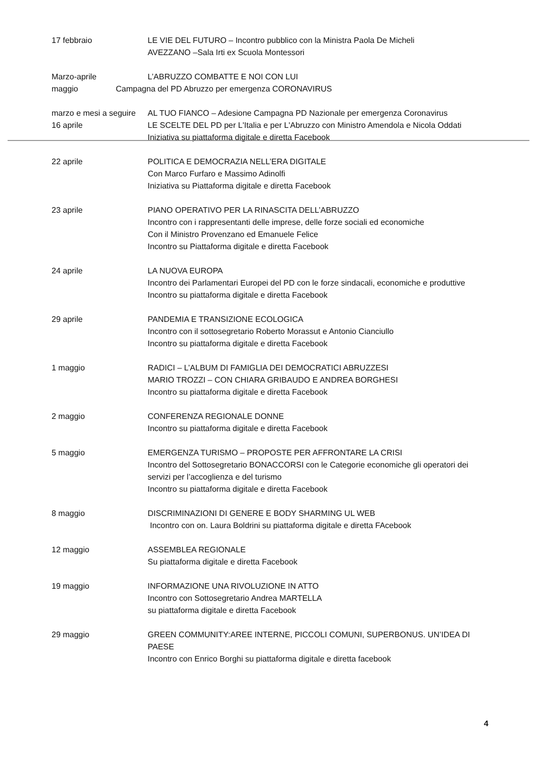17 febbraio LE VIE DEL FUTURO – Incontro pubblico con la Ministra Paola De Micheli
AVEZZANO –Sala Irti ex Scuola Montessori
Marzo-aprile L’ABRUZZO COMBATTE E NOI CON LUI
maggio Campagna del PD Abruzzo per emergenza CORONAVIRUS
marzo e mesi a seguire
AL TUO FIANCO – Adesione Campagna PD Nazionale per emergenza Coronavirus
16 aprile LE SCELTE DEL PD per L'Italia e per L'Abruzzo con Ministro Amendola e Nicola Oddati
Iniziativa su piattaforma digitale e diretta Facebook
22 aprile POLITICA E DEMOCRAZIA NELL’ERA DIGITALE
Con Marco Furfaro e Massimo Adinolfi
Iniziativa su Piattaforma digitale e diretta Facebook
23 aprile PIANO OPERATIVO PER LA RINASCITA DELL’ABRUZZO
Incontro con i rappresentanti delle imprese, delle forze sociali ed economiche
Con il Ministro Provenzano ed Emanuele Felice
Incontro su Piattaforma digitale e diretta Facebook
24 aprile LA NUOVA EUROPA
Incontro dei Parlamentari Europei del PD con le forze sindacali, economiche e produttive
Incontro su piattaforma digitale e diretta Facebook
29 aprile PANDEMIA E TRANSIZIONE ECOLOGICA
Incontro con il sottosegretario Roberto Morassut e Antonio Cianciullo
Incontro su piattaforma digitale e diretta Facebook
1 maggio RADICI – L’ALBUM DI FAMIGLIA DEI DEMOCRATICI ABRUZZESI
MARIO TROZZI – CON CHIARA GRIBAUDO E ANDREA BORGHESI
Incontro su piattaforma digitale e diretta Facebook
2 maggio CONFERENZA REGIONALE DONNE
Incontro su piattaforma digitale e diretta Facebook
5 maggio EMERGENZA TURISMO – PROPOSTE PER AFFRONTARE LA CRISI
Incontro del Sottosegretario BONACCORSI con le Categorie economiche gli operatori dei servizi per l’accoglienza e del turismo
Incontro su piattaforma digitale e diretta Facebook
8 maggio DISCRIMINAZIONI DI GENERE E BODY SHARMING UL WEB
Incontro con on. Laura Boldrini su piattaforma digitale e diretta FAcebook
12 maggio ASSEMBLEA REGIONALE
Su piattaforma digitale e diretta Facebook
19 maggio INFORMAZIONE UNA RIVOLUZIONE IN ATTO
Incontro con Sottosegretario Andrea MARTELLA
su piattaforma digitale e diretta Facebook
29 maggio GREEN COMMUNITY:AREE INTERNE, PICCOLI COMUNI, SUPERBONUS. UN’IDEA DI PAESE
Incontro con Enrico Borghi su piattaforma digitale e diretta facebook
4